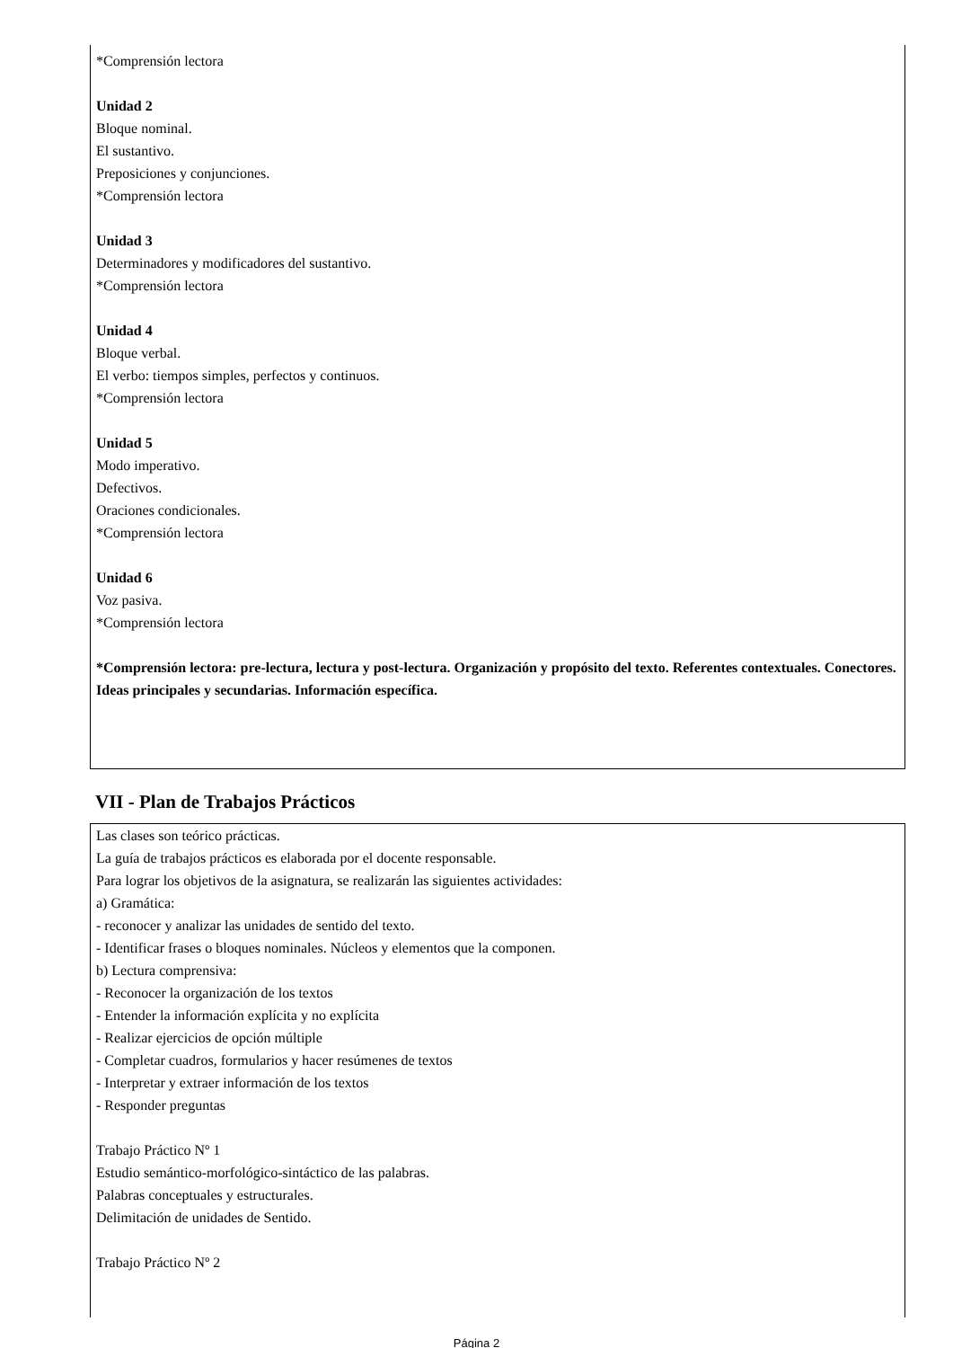*Comprensión lectora
Unidad 2
Bloque nominal.
El sustantivo.
Preposiciones y conjunciones.
*Comprensión lectora
Unidad 3
Determinadores y modificadores del sustantivo.
*Comprensión lectora
Unidad 4
Bloque verbal.
El verbo: tiempos simples, perfectos y continuos.
*Comprensión lectora
Unidad 5
Modo imperativo.
Defectivos.
Oraciones condicionales.
*Comprensión lectora
Unidad 6
Voz pasiva.
*Comprensión lectora
*Comprensión lectora: pre-lectura, lectura y post-lectura. Organización y propósito del texto. Referentes contextuales. Conectores. Ideas principales y secundarias. Información específica.
VII - Plan de Trabajos Prácticos
Las clases son teórico prácticas.
La guía de trabajos prácticos es elaborada por el docente responsable.
Para lograr los objetivos de la asignatura, se realizarán las siguientes actividades:
a) Gramática:
- reconocer y analizar las unidades de sentido del texto.
- Identificar frases o bloques nominales. Núcleos y elementos que la componen.
b) Lectura comprensiva:
- Reconocer la organización de los textos
- Entender la información explícita y no explícita
- Realizar ejercicios de opción múltiple
- Completar cuadros, formularios y hacer resúmenes de textos
- Interpretar y extraer información de los textos
- Responder preguntas
Trabajo Práctico Nº 1
Estudio semántico-morfológico-sintáctico de las palabras.
Palabras conceptuales y estructurales.
Delimitación de unidades de Sentido.
Trabajo Práctico Nº 2
Página 2